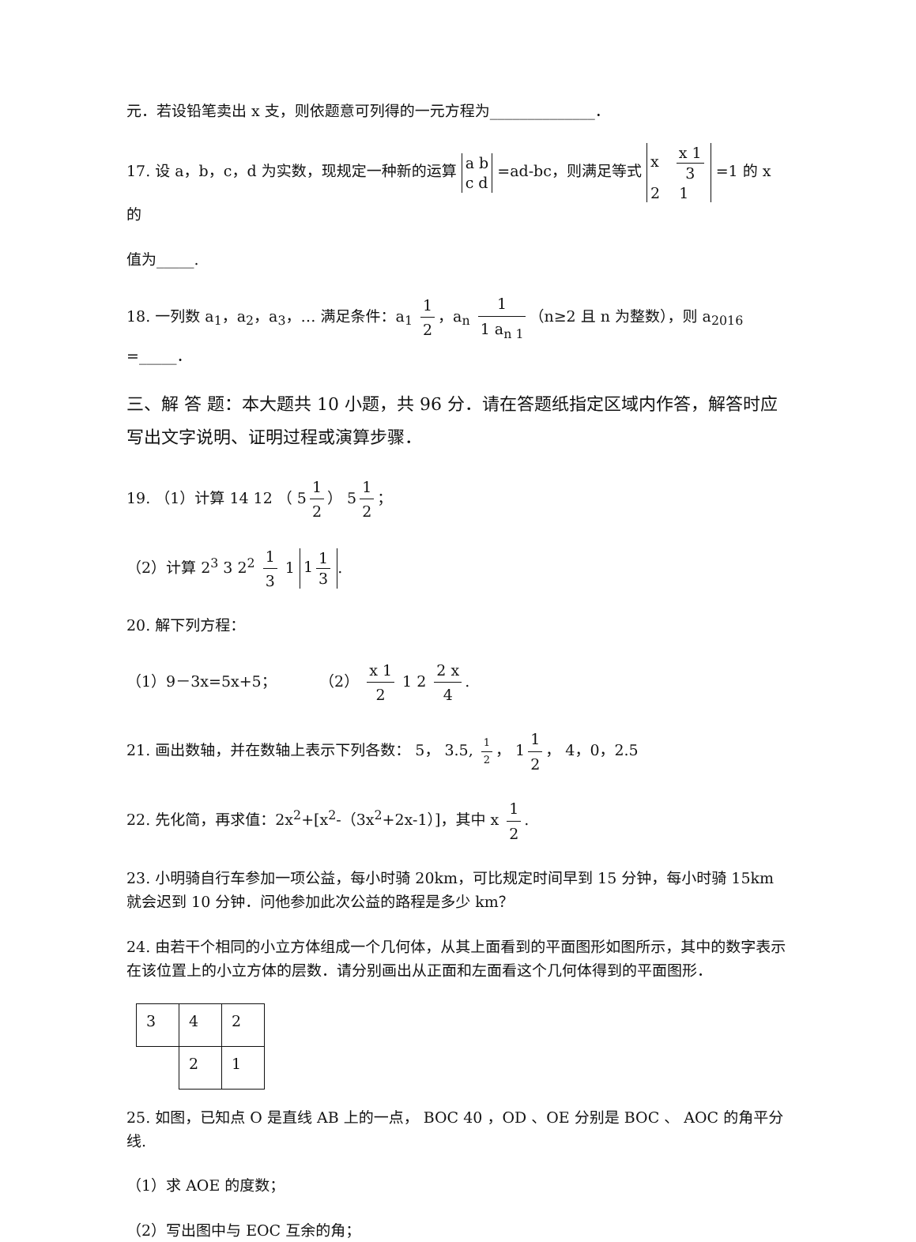元．若设铅笔卖出 x 支，则依题意可列得的一元方程为______________．
17. 设 a，b，c，d 为实数，现规定一种新的运算 a b
c d =ad-bc，则满足等式 x x 1 3
2 1 =1 的 x 的
值为_____.
18. 一列数 a<sub>1</sub>，a<sub>2</sub>，a<sub>3</sub>，… 满足条件：a<sub>1</sub> 1 2 ，a<sub>n</sub> 1 1 a<sub>n 1</sub> （n≥2 且 n 为整数），则 a<sub>2016</sub> =_____．
三、解 答 题：本大题共 10 小题，共 96 分．请在答题纸指定区域内作答，解答时应写出文字说明、证明过程或演算步骤．
19. （1）计算 14 12 （ 5 1 2 ） 5 1 2 ；
（2）计算 2<sup>3</sup> 3 2<sup>2</sup> 1 3 1 1 1 3.
20. 解下列方程：
（1）9－3x=5x+5； （2） x 1 2 1 2 2 x 4.
21. 画出数轴，并在数轴上表示下列各数： 5， 3.5, 1 2 ， 1 1 2 ， 4，0，2.5
22. 先化简，再求值：2x<sup>2</sup>+[x<sup>2</sup>-（3x<sup>2</sup>+2x-1）]，其中 x 1 2.
23. 小明骑自行车参加一项公益，每小时骑 20km，可比规定时间早到 15 分钟，每小时骑 15km 就会迟到 10 分钟．问他参加此次公益的路程是多少 km？
24. 由若干个相同的小立方体组成一个几何体，从其上面看到的平面图形如图所示，其中的数字表示在该位置上的小立方体的层数．请分别画出从正面和左面看这个几何体得到的平面图形．
| 3 | 4 | 2 |
| | 2 | 1 |
25. 如图，已知点 O 是直线 AB 上的一点， BOC 40 ，OD 、OE 分别是 BOC 、 AOC 的角平分线.
（1）求 AOE 的度数；
（2）写出图中与 EOC 互余的角；